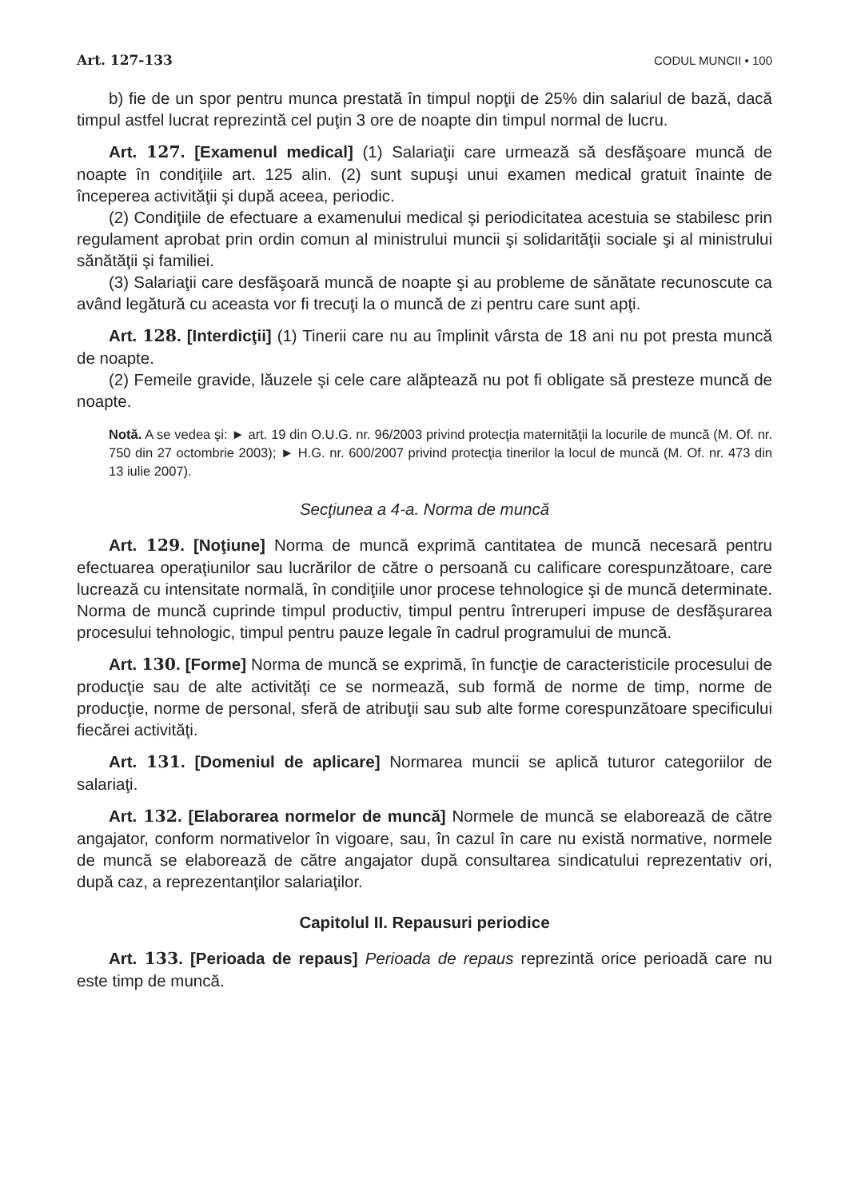Art. 127-133 CODUL MUNCII • 100
b) fie de un spor pentru munca prestată în timpul nopţii de 25% din salariul de bază, dacă timpul astfel lucrat reprezintă cel puţin 3 ore de noapte din timpul normal de lucru.
Art. 127. [Examenul medical] (1) Salariaţii care urmează să desfăşoare muncă de noapte în condiţiile art. 125 alin. (2) sunt supuşi unui examen medical gratuit înainte de începerea activităţii şi după aceea, periodic.
(2) Condiţiile de efectuare a examenului medical şi periodicitatea acestuia se stabilesc prin regulament aprobat prin ordin comun al ministrului muncii şi solidarităţii sociale şi al ministrului sănătăţii şi familiei.
(3) Salariaţii care desfăşoară muncă de noapte şi au probleme de sănătate recunoscute ca având legătură cu aceasta vor fi trecuţi la o muncă de zi pentru care sunt apţi.
Art. 128. [Interdicţii] (1) Tinerii care nu au împlinit vârsta de 18 ani nu pot presta muncă de noapte.
(2) Femeile gravide, lăuzele şi cele care alăptează nu pot fi obligate să presteze muncă de noapte.
Notă. A se vedea şi: ► art. 19 din O.U.G. nr. 96/2003 privind protecţia maternităţii la locurile de muncă (M. Of. nr. 750 din 27 octombrie 2003); ► H.G. nr. 600/2007 privind protecţia tinerilor la locul de muncă (M. Of. nr. 473 din 13 iulie 2007).
Secţiunea a 4-a. Norma de muncă
Art. 129. [Noţiune] Norma de muncă exprimă cantitatea de muncă necesară pentru efectuarea operaţiunilor sau lucrărilor de către o persoană cu calificare corespunzătoare, care lucrează cu intensitate normală, în condiţiile unor procese tehnologice şi de muncă determinate. Norma de muncă cuprinde timpul productiv, timpul pentru întreruperi impuse de desfăşurarea procesului tehnologic, timpul pentru pauze legale în cadrul programului de muncă.
Art. 130. [Forme] Norma de muncă se exprimă, în funcţie de caracteristicile procesului de producţie sau de alte activităţi ce se normează, sub formă de norme de timp, norme de producţie, norme de personal, sferă de atribuţii sau sub alte forme corespunzătoare specificului fiecărei activităţi.
Art. 131. [Domeniul de aplicare] Normarea muncii se aplică tuturor categoriilor de salariaţi.
Art. 132. [Elaborarea normelor de muncă] Normele de muncă se elaborează de către angajator, conform normativelor în vigoare, sau, în cazul în care nu există normative, normele de muncă se elaborează de către angajator după consultarea sindicatului reprezentativ ori, după caz, a reprezentanţilor salariaţilor.
Capitolul II. Repausuri periodice
Art. 133. [Perioada de repaus] Perioada de repaus reprezintă orice perioadă care nu este timp de muncă.